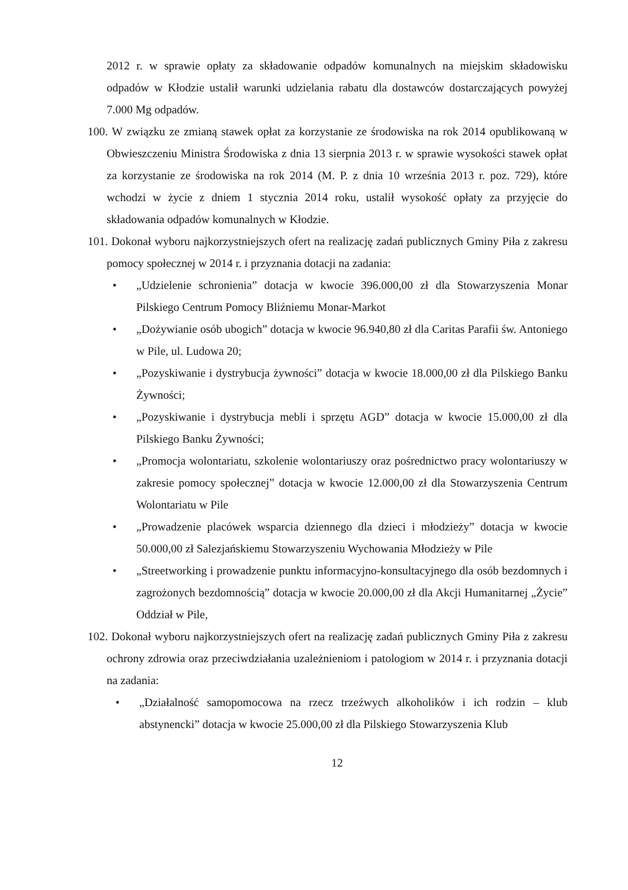2012 r. w sprawie opłaty za składowanie odpadów komunalnych na miejskim składowisku odpadów w Kłodzie ustalił warunki udzielania rabatu dla dostawców dostarczających powyżej 7.000 Mg odpadów.
100. W związku ze zmianą stawek opłat za korzystanie ze środowiska na rok 2014 opublikowaną w Obwieszczeniu Ministra Środowiska z dnia 13 sierpnia 2013 r. w sprawie wysokości stawek opłat za korzystanie ze środowiska na rok 2014 (M. P. z dnia 10 września 2013 r. poz. 729), które wchodzi w życie z dniem 1 stycznia 2014 roku, ustalił wysokość opłaty za przyjęcie do składowania odpadów komunalnych w Kłodzie.
101. Dokonał wyboru najkorzystniejszych ofert na realizację zadań publicznych Gminy Piła z zakresu pomocy społecznej w 2014 r. i przyznania dotacji na zadania:
• „Udzielenie schronienia” dotacja w kwocie 396.000,00 zł dla Stowarzyszenia Monar Pilskiego Centrum Pomocy Bliźniemu Monar-Markot
• „Dożywianie osób ubogich” dotacja w kwocie 96.940,80 zł dla Caritas Parafii św. Antoniego w Pile, ul. Ludowa 20;
• „Pozyskiwanie i dystrybucja żywności” dotacja w kwocie 18.000,00 zł dla Pilskiego Banku Żywności;
• „Pozyskiwanie i dystrybucja mebli i sprzętu AGD” dotacja w kwocie 15.000,00 zł dla Pilskiego Banku Żywności;
• „Promocja wolontariatu, szkolenie wolontariuszy oraz pośrednictwo pracy wolontariuszy w zakresie pomocy społecznej” dotacja w kwocie 12.000,00 zł dla Stowarzyszenia Centrum Wolontariatu w Pile
• „Prowadzenie placówek wsparcia dziennego dla dzieci i młodzieży” dotacja w kwocie 50.000,00 zł Salezjańskiemu Stowarzyszeniu Wychowania Młodzieży w Pile
• „Streetworking i prowadzenie punktu informacyjno-konsultacyjnego dla osób bezdomnych i zagrożonych bezdomnością” dotacja w kwocie 20.000,00 zł dla Akcji Humanitarnej „Życie” Oddział w Pile,
102. Dokonał wyboru najkorzystniejszych ofert na realizację zadań publicznych Gminy Piła z zakresu ochrony zdrowia oraz przeciwdziałania uzależnieniom i patologiom w 2014 r. i przyznania dotacji na zadania:
• „Działalność samopomocowa na rzecz trzeźwych alkoholików i ich rodzin – klub abstynencki” dotacja w kwocie 25.000,00 zł dla Pilskiego Stowarzyszenia Klub
12